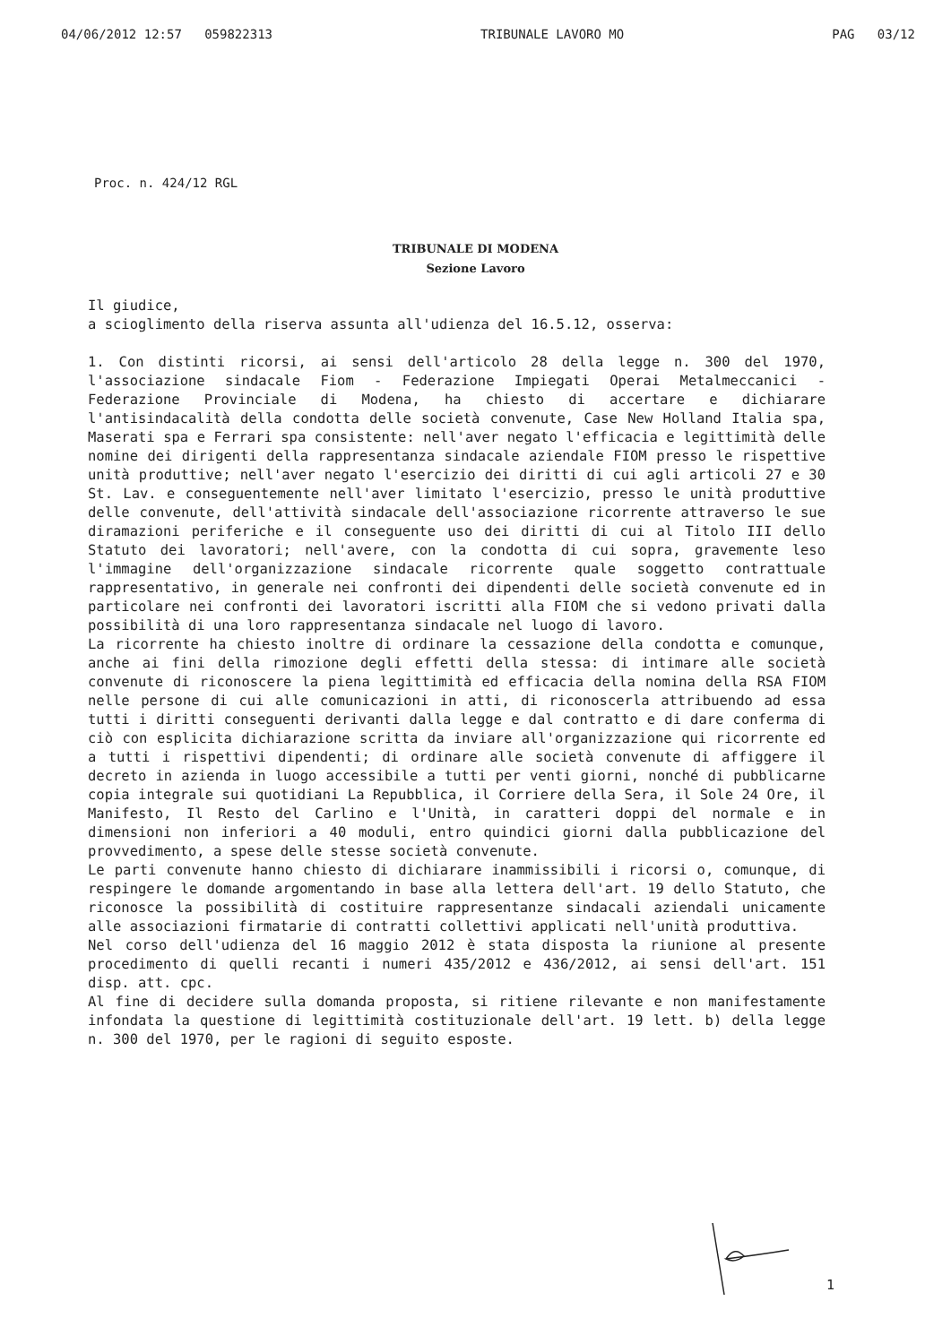04/06/2012 12:57 059822313 TRIBUNALE LAVORO MO PAG 03/12
Proc. n. 424/12 RGL
TRIBUNALE DI MODENA
Sezione Lavoro
Il giudice,
a scioglimento della riserva assunta all'udienza del 16.5.12, osserva:
1. Con distinti ricorsi, ai sensi dell'articolo 28 della legge n. 300 del 1970, l'associazione sindacale Fiom - Federazione Impiegati Operai Metalmeccanici - Federazione Provinciale di Modena, ha chiesto di accertare e dichiarare l'antisindacalità della condotta delle società convenute, Case New Holland Italia spa, Maserati spa e Ferrari spa consistente: nell'aver negato l'efficacia e legittimità delle nomine dei dirigenti della rappresentanza sindacale aziendale FIOM presso le rispettive unità produttive; nell'aver negato l'esercizio dei diritti di cui agli articoli 27 e 30 St. Lav. e conseguentemente nell'aver limitato l'esercizio, presso le unità produttive delle convenute, dell'attività sindacale dell'associazione ricorrente attraverso le sue diramazioni periferiche e il conseguente uso dei diritti di cui al Titolo III dello Statuto dei lavoratori; nell'avere, con la condotta di cui sopra, gravemente leso l'immagine dell'organizzazione sindacale ricorrente quale soggetto contrattuale rappresentativo, in generale nei confronti dei dipendenti delle società convenute ed in particolare nei confronti dei lavoratori iscritti alla FIOM che si vedono privati dalla possibilità di una loro rappresentanza sindacale nel luogo di lavoro.
La ricorrente ha chiesto inoltre di ordinare la cessazione della condotta e comunque, anche ai fini della rimozione degli effetti della stessa: di intimare alle società convenute di riconoscere la piena legittimità ed efficacia della nomina della RSA FIOM nelle persone di cui alle comunicazioni in atti, di riconoscerla attribuendo ad essa tutti i diritti conseguenti derivanti dalla legge e dal contratto e di dare conferma di ciò con esplicita dichiarazione scritta da inviare all'organizzazione qui ricorrente ed a tutti i rispettivi dipendenti; di ordinare alle società convenute di affiggere il decreto in azienda in luogo accessibile a tutti per venti giorni, nonché di pubblicarne copia integrale sui quotidiani La Repubblica, il Corriere della Sera, il Sole 24 Ore, il Manifesto, Il Resto del Carlino e l'Unità, in caratteri doppi del normale e in dimensioni non inferiori a 40 moduli, entro quindici giorni dalla pubblicazione del provvedimento, a spese delle stesse società convenute.
Le parti convenute hanno chiesto di dichiarare inammissibili i ricorsi o, comunque, di respingere le domande argomentando in base alla lettera dell'art. 19 dello Statuto, che riconosce la possibilità di costituire rappresentanze sindacali aziendali unicamente alle associazioni firmatarie di contratti collettivi applicati nell'unità produttiva.
Nel corso dell'udienza del 16 maggio 2012 è stata disposta la riunione al presente procedimento di quelli recanti i numeri 435/2012 e 436/2012, ai sensi dell'art. 151 disp. att. cpc.
Al fine di decidere sulla domanda proposta, si ritiene rilevante e non manifestamente infondata la questione di legittimità costituzionale dell'art. 19 lett. b) della legge n. 300 del 1970, per le ragioni di seguito esposte.
1